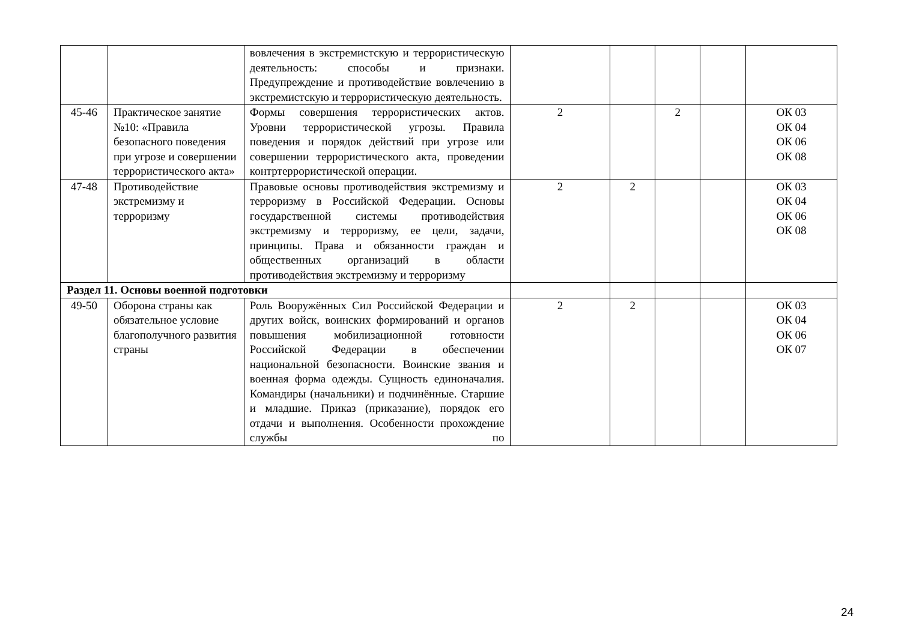| | | вовлечения в экстремистскую и террористическую деятельность: способы и признаки. Предупреждение и противодействие вовлечению в экстремистскую и террористическую деятельность. | | | | | |
| 45-46 | Практическое занятие №10: «Правила безопасного поведения при угрозе и совершении террористического акта» | Формы совершения террористических актов. Уровни террористической угрозы. Правила поведения и порядок действий при угрозе или совершении террористического акта, проведении контртеррористической операции. | 2 | | 2 | | ОК 03 ОК 04 ОК 06 ОК 08 |
| 47-48 | Противодействие экстремизму и терроризму | Правовые основы противодействия экстремизму и терроризму в Российской Федерации. Основы государственной системы противодействия экстремизму и терроризму, ее цели, задачи, принципы. Права и обязанности граждан и общественных организаций в области противодействия экстремизму и терроризму | 2 | 2 | | | ОК 03 ОК 04 ОК 06 ОК 08 |
| Раздел 11. Основы военной подготовки | | | | | | | |
| 49-50 | Оборона страны как обязательное условие благополучного развития страны | Роль Вооружённых Сил Российской Федерации и других войск, воинских формирований и органов повышения мобилизационной готовности Российской Федерации в обеспечении национальной безопасности. Воинские звания и военная форма одежды. Сущность единоначалия. Командиры (начальники) и подчинённые. Старшие и младшие. Приказ (приказание), порядок его отдачи и выполнения. Особенности прохождение службы по | 2 | 2 | | | ОК 03 ОК 04 ОК 06 ОК 07 |
24